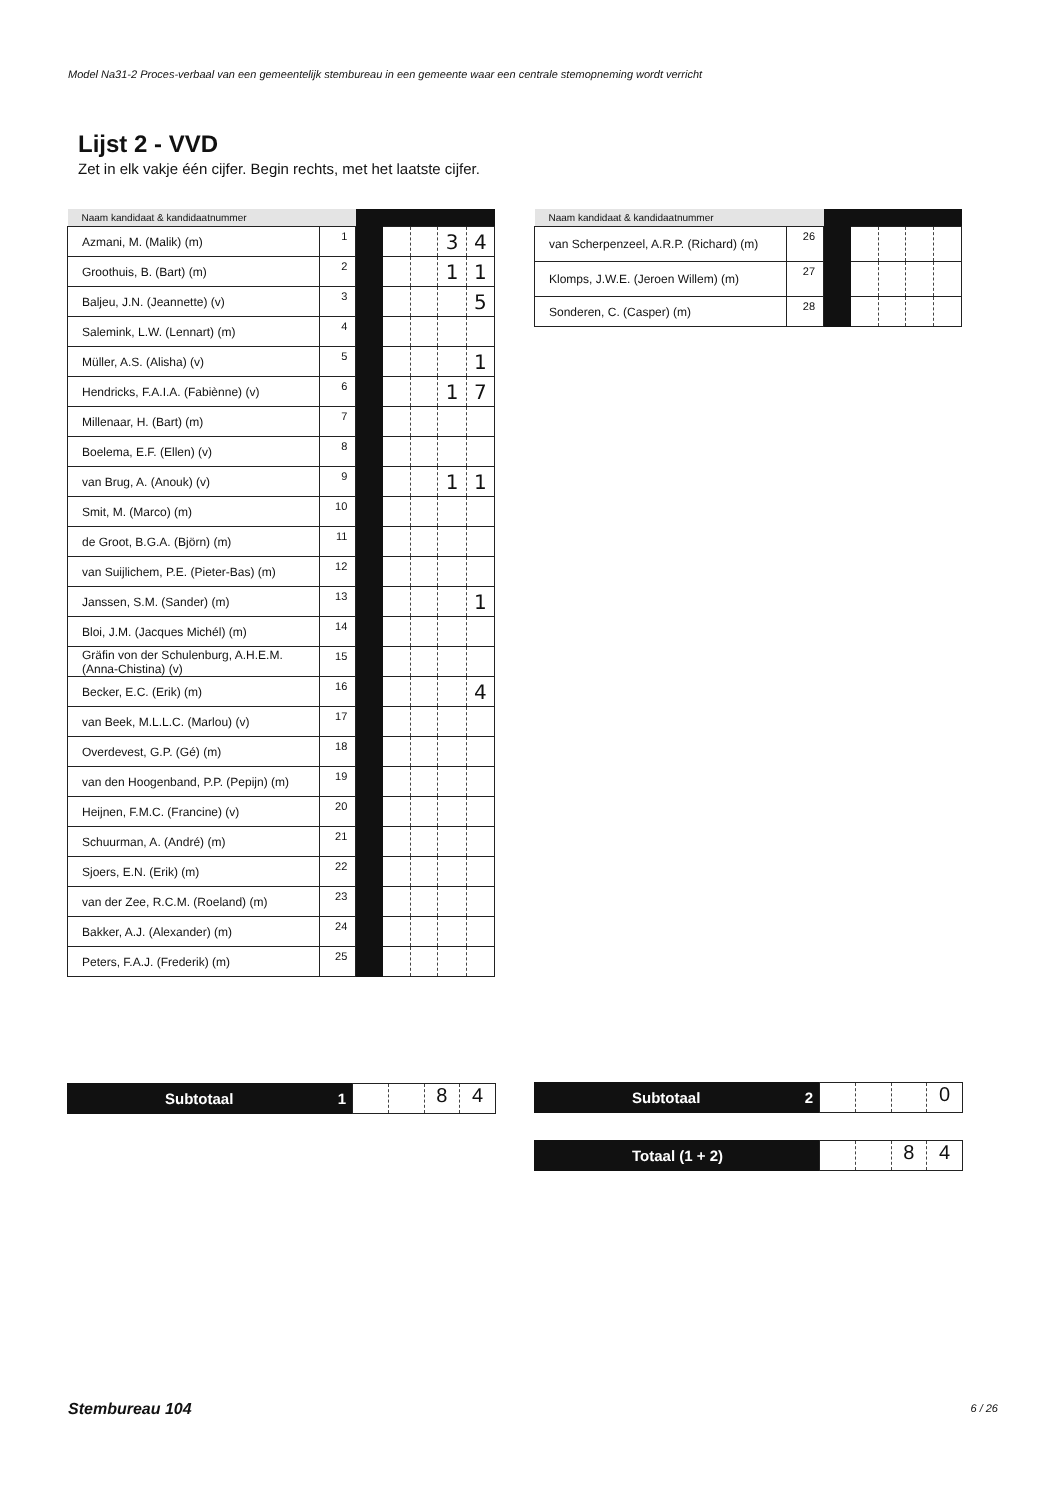Model Na31-2 Proces-verbaal van een gemeentelijk stembureau in een gemeente waar een centrale stemopneming wordt verricht
Lijst 2 - VVD
Zet in elk vakje één cijfer. Begin rechts, met het laatste cijfer.
| Naam kandidaat & kandidaatnummer | | | | | | |
| --- | --- | --- | --- | --- | --- | --- |
| Azmani, M. (Malik) (m) | 1 | | | | 3 | 4 |
| Groothuis, B. (Bart) (m) | 2 | | | | 1 | 1 |
| Baljeu, J.N. (Jeannette) (v) | 3 | | | | | 5 |
| Salemink, L.W. (Lennart) (m) | 4 | | | | | |
| Müller, A.S. (Alisha) (v) | 5 | | | | | 1 |
| Hendricks, F.A.I.A. (Fabiènne) (v) | 6 | | | | 1 | 7 |
| Millenaar, H. (Bart) (m) | 7 | | | | | |
| Boelema, E.F. (Ellen) (v) | 8 | | | | | |
| van Brug, A. (Anouk) (v) | 9 | | | | 1 | 1 |
| Smit, M. (Marco) (m) | 10 | | | | | |
| de Groot, B.G.A. (Björn) (m) | 11 | | | | | |
| van Suijlichem, P.E. (Pieter-Bas) (m) | 12 | | | | | |
| Janssen, S.M. (Sander) (m) | 13 | | | | | 1 |
| Bloi, J.M. (Jacques Michél) (m) | 14 | | | | | |
| Gräfin von der Schulenburg, A.H.E.M. (Anna-Chistina) (v) | 15 | | | | | |
| Becker, E.C. (Erik) (m) | 16 | | | | | 4 |
| van Beek, M.L.L.C. (Marlou) (v) | 17 | | | | | |
| Overdevest, G.P. (Gé) (m) | 18 | | | | | |
| van den Hoogenband, P.P. (Pepijn) (m) | 19 | | | | | |
| Heijnen, F.M.C. (Francine) (v) | 20 | | | | | |
| Schuurman, A. (André) (m) | 21 | | | | | |
| Sjoers, E.N. (Erik) (m) | 22 | | | | | |
| van der Zee, R.C.M. (Roeland) (m) | 23 | | | | | |
| Bakker, A.J. (Alexander) (m) | 24 | | | | | |
| Peters, F.A.J. (Frederik) (m) | 25 | | | | | |
| Naam kandidaat & kandidaatnummer | | | | | | |
| --- | --- | --- | --- | --- | --- | --- |
| van Scherpenzeel, A.R.P. (Richard) (m) | 26 | | | | | |
| Klomps, J.W.E. (Jeroen Willem) (m) | 27 | | | | | |
| Sonderen, C. (Casper) (m) | 28 | | | | | |
Subtotaal 1
84
Subtotaal 2
0
Totaal (1 + 2)
84
Stembureau 104 6 / 26